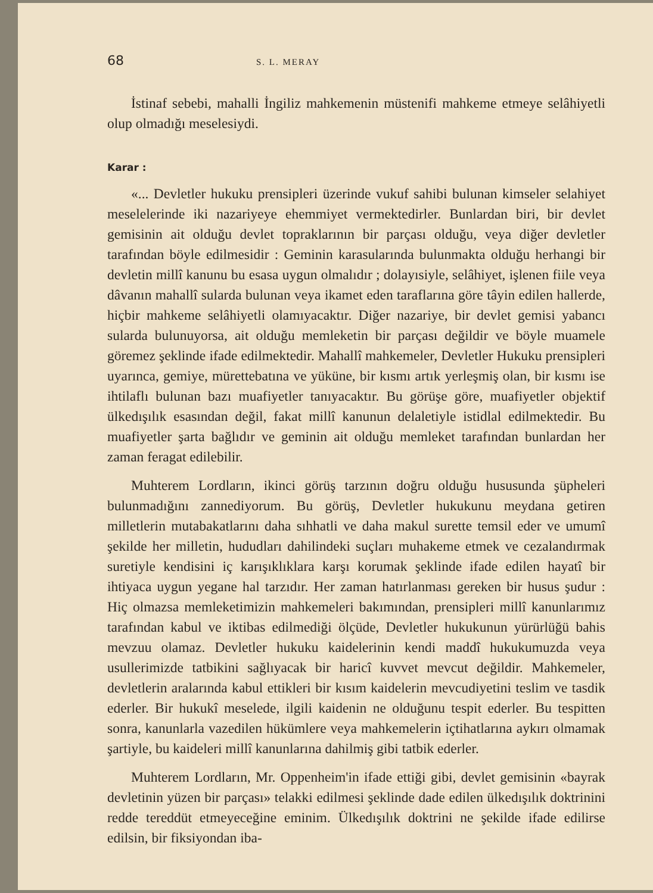68 S. L. MERAY
İstinaf sebebi, mahalli İngiliz mahkemenin müstenifi mahkeme etmeye selâhiyetli olup olmadığı meselesiydi.
Karar :
«... Devletler hukuku prensipleri üzerinde vukuf sahibi bulunan kimseler selahiyet meselelerinde iki nazariyeye ehemmiyet vermektedirler. Bunlardan biri, bir devlet gemisinin ait olduğu devlet topraklarının bir parçası olduğu, veya diğer devletler tarafından böyle edilmesidir : Geminin karasularında bulunmakta olduğu herhangi bir devletin millî kanunu bu esasa uygun olmalıdır ; dolayısiyle, selâhiyet, işlenen fiile veya dâvanın mahallî sularda bulunan veya ikamet eden taraflarına göre tâyin edilen hallerde, hiçbir mahkeme selâhiyetli olamıyacaktır. Diğer nazariye, bir devlet gemisi yabancı sularda bulunuyorsa, ait olduğu memleketin bir parçası değildir ve böyle muamele göremez şeklinde ifade edilmektedir. Mahallî mahkemeler, Devletler Hukuku prensipleri uyarınca, gemiye, mürettebatına ve yüküne, bir kısmı artık yerleşmiş olan, bir kısmı ise ihtilaflı bulunan bazı muafiyetler tanıyacaktır. Bu görüşe göre, muafiyetler objektif ülkedışılık esasından değil, fakat millî kanunun delaletiyle istidlal edilmektedir. Bu muafiyetler şarta bağlıdır ve geminin ait olduğu memleket tarafından bunlardan her zaman feragat edilebilir.
Muhterem Lordların, ikinci görüş tarzının doğru olduğu hususunda şüpheleri bulunmadığını zannediyorum. Bu görüş, Devletler hukukunu meydana getiren milletlerin mutabakatlarını daha sıhhatli ve daha makul surette temsil eder ve umumî şekilde her milletin, hududları dahilindeki suçları muhakeme etmek ve cezalandırmak suretiyle kendisini iç karışıklıklara karşı korumak şeklinde ifade edilen hayatî bir ihtiyaca uygun yegane hal tarzıdır. Her zaman hatırlanması gereken bir husus şudur : Hiç olmazsa memleketimizin mahkemeleri bakımından, prensipleri millî kanunlarımız tarafından kabul ve iktibas edilmediği ölçüde, Devletler hukukunun yürürlüğü bahis mevzuu olamaz. Devletler hukuku kaidelerinin kendi maddî hukukumuzda veya usullerimizde tatbikini sağlıyacak bir haricî kuvvet mevcut değildir. Mahkemeler, devletlerin aralarında kabul ettikleri bir kısım kaidelerin mevcudiyetini teslim ve tasdik ederler. Bir hukukî meselede, ilgili kaidenin ne olduğunu tespit ederler. Bu tespitten sonra, kanunlarla vazedilen hükümlere veya mahkemelerin içtihatlarına aykırı olmamak şartiyle, bu kaideleri millî kanunlarına dahilmiş gibi tatbik ederler.
Muhterem Lordların, Mr. Oppenheim'in ifade ettiği gibi, devlet gemisinin «bayrak devletinin yüzen bir parçası» telakki edilmesi şeklinde dade edilen ülkedışılık doktrinini redde tereddüt etmeyeceğine eminim. Ülkedışılık doktrini ne şekilde ifade edilirse edilsin, bir fiksiyondan iba-